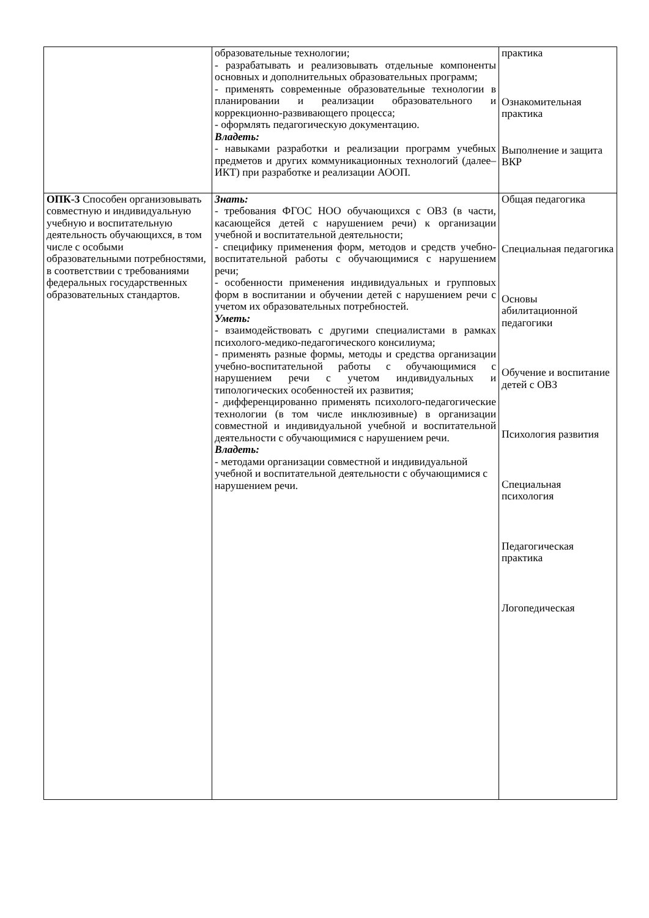| | образовательные технологии; - разрабатывать и реализовывать отдельные компоненты основных и дополнительных образовательных программ; - применять современные образовательные технологии в планировании и реализации образовательного и коррекционно-развивающего процесса; - оформлять педагогическую документацию. Владеть: - навыками разработки и реализации программ учебных предметов и других коммуникационных технологий (далее–ИКТ) при разработке и реализации АООП. | практика Ознакомительная практика Выполнение и защита ВКР |
| ОПК-3 Способен организовывать совместную и индивидуальную учебную и воспитательную деятельность обучающихся, в том числе с особыми образовательными потребностями, в соответствии с требованиями федеральных государственных образовательных стандартов. | Знать: - требования ФГОС НОО обучающихся с ОВЗ (в части, касающейся детей с нарушением речи) к организации учебной и воспитательной деятельности; - специфику применения форм, методов и средств учебно-воспитательной работы с обучающимися с нарушением речи; - особенности применения индивидуальных и групповых форм в воспитании и обучении детей с нарушением речи с учетом их образовательных потребностей. Уметь: - взаимодействовать с другими специалистами в рамках психолого-медико-педагогического консилиума; - применять разные формы, методы и средства организации учебно-воспитательной работы с обучающимися с нарушением речи с учетом индивидуальных и типологических особенностей их развития; - дифференцированно применять психолого-педагогические технологии (в том числе инклюзивные) в организации совместной и индивидуальной учебной и воспитательной деятельности с обучающимися с нарушением речи. Владеть: - методами организации совместной и индивидуальной учебной и воспитательной деятельности с обучающимися с нарушением речи. | Общая педагогика Специальная педагогика Основы абилитационной педагогики Обучение и воспитание детей с ОВЗ Психология развития Специальная психология Педагогическая практика Логопедическая |